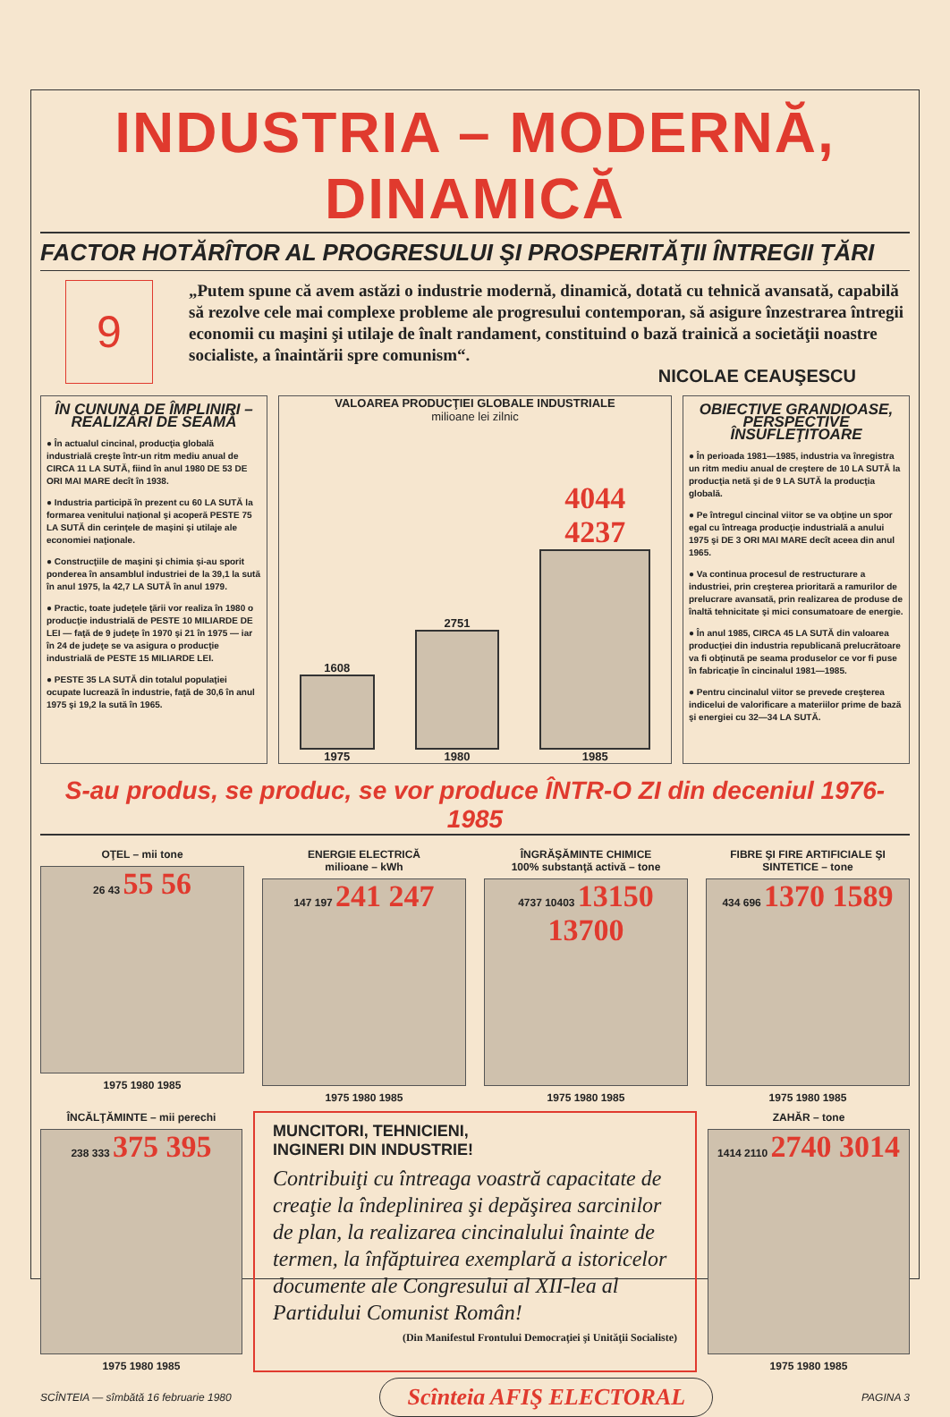INDUSTRIA – MODERNĂ, DINAMICĂ
FACTOR HOTĂRÎTOR AL PROGRESULUI ŞI PROSPERITĂŢII ÎNTREGII ŢĂRI
9
„Putem spune că avem astăzi o industrie modernă, dinamică, dotată cu tehnică avansată, capabilă să rezolve cele mai complexe probleme ale progresului contemporan, să asigure înzestrarea întregii economii cu maşini şi utilaje de înalt randament, constituind o bază trainică a societăţii noastre socialiste, a înaintării spre comunism“.
NICOLAE CEAUŞESCU
ÎN CUNUNA DE ÎMPLINIRI – REALIZĂRI DE SEAMĂ
● În actualul cincinal, producţia globală industrială creşte într-un ritm mediu anual de CIRCA 11 LA SUTĂ, fiind în anul 1980 DE 53 DE ORI MAI MARE decît în 1938.
● Industria participă în prezent cu 60 LA SUTĂ la formarea venitului naţional şi acoperă PESTE 75 LA SUTĂ din cerinţele de maşini şi utilaje ale economiei naţionale.
● Construcţiile de maşini şi chimia şi-au sporit ponderea în ansamblul industriei de la 39,1 la sută în anul 1975, la 42,7 LA SUTĂ în anul 1979.
● Practic, toate judeţele ţării vor realiza în 1980 o producţie industrială de PESTE 10 MILIARDE DE LEI — faţă de 9 judeţe în 1970 şi 21 în 1975 — iar în 24 de judeţe se va asigura o producţie industrială de PESTE 15 MILIARDE LEI.
● PESTE 35 LA SUTĂ din totalul populaţiei ocupate lucrează în industrie, faţă de 30,6 în anul 1975 şi 19,2 la sută în 1965.
VALOAREA PRODUCŢIEI GLOBALE INDUSTRIALE
milioane lei zilnic
1608
1975
2751
1980
4044
4237
1985
OBIECTIVE GRANDIOASE, PERSPECTIVE ÎNSUFLEŢITOARE
● În perioada 1981—1985, industria va înregistra un ritm mediu anual de creştere de 10 LA SUTĂ la producţia netă şi de 9 LA SUTĂ la producţia globală.
● Pe întregul cincinal viitor se va obţine un spor egal cu întreaga producţie industrială a anului 1975 şi DE 3 ORI MAI MARE decît aceea din anul 1965.
● Va continua procesul de restructurare a industriei, prin creşterea prioritară a ramurilor de prelucrare avansată, prin realizarea de produse de înaltă tehnicitate şi mici consumatoare de energie.
● În anul 1985, CIRCA 45 LA SUTĂ din valoarea producţiei din industria republicană prelucrătoare va fi obţinută pe seama produselor ce vor fi puse în fabricaţie în cincinalul 1981—1985.
● Pentru cincinalul viitor se prevede creşterea indicelui de valorificare a materiilor prime de bază şi energiei cu 32—34 LA SUTĂ.
S-au produs, se produc, se vor produce ÎNTR-O ZI din deceniul 1976-1985
OŢEL – mii tone
26 43 55 56
1975 1980 1985
ENERGIE ELECTRICĂ
milioane – kWh
147 197 241 247
1975 1980 1985
ÎNGRĂŞĂMINTE CHIMICE
100% substanţă activă – tone
4737 10403 13150 13700
1975 1980 1985
FIBRE ŞI FIRE ARTIFICIALE ŞI SINTETICE – tone
434 696 1370 1589
1975 1980 1985
ÎNCĂLŢĂMINTE – mii perechi
238 333 375 395
1975 1980 1985
MUNCITORI, TEHNICIENI,
INGINERI DIN INDUSTRIE!
Contribuiţi cu întreaga voastră capacitate de creaţie la îndeplinirea şi depăşirea sarcinilor de plan, la realizarea cincinalului înainte de termen, la înfăptuirea exemplară a istoricelor documente ale Congresului al XII-lea al Partidului Comunist Român!
(Din Manifestul Frontului Democraţiei şi Unităţii Socialiste)
ZAHĂR – tone
1414 2110 2740 3014
1975 1980 1985
SCÎNTEIA — sîmbătă 16 februarie 1980 Scînteia AFIŞ ELECTORAL PAGINA 3